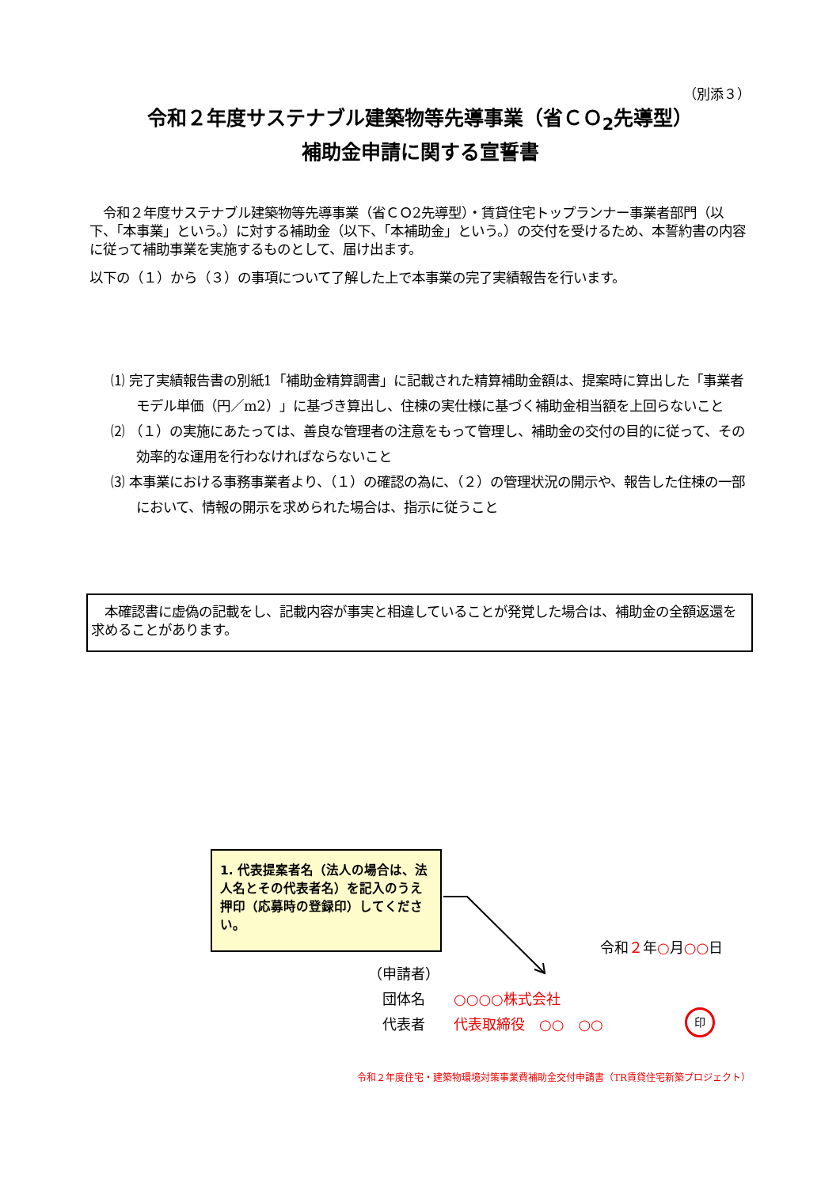（別添３）
令和２年度サステナブル建築物等先導事業（省ＣＯ<sub>2</sub>先導型）
補助金申請に関する宣誓書
　令和２年度サステナブル建築物等先導事業（省ＣＯ2先導型）・賃貸住宅トップランナー事業者部門（以下、「本事業」という。）に対する補助金（以下、「本補助金」という。）の交付を受けるため、本誓約書の内容に従って補助事業を実施するものとして、届け出ます。
以下の（１）から（３）の事項について了解した上で本事業の完了実績報告を行います。
⑴ 完了実績報告書の別紙1「補助金精算調書」に記載された精算補助金額は、提案時に算出した「事業者モデル単価（円／m2）」に基づき算出し、住棟の実仕様に基づく補助金相当額を上回らないこと
⑵ （１）の実施にあたっては、善良な管理者の注意をもって管理し、補助金の交付の目的に従って、その効率的な運用を行わなければならないこと
⑶ 本事業における事務事業者より、（１）の確認の為に、（２）の管理状況の開示や、報告した住棟の一部において、情報の開示を求められた場合は、指示に従うこと
　本確認書に虚偽の記載をし、記載内容が事実と相違していることが発覚した場合は、補助金の全額返還を求めることがあります。
1. 代表提案者名（法人の場合は、法人名とその代表者名）を記入のうえ押印（応募時の登録印）してください。
令和２年○月○○日
（申請者）
　団体名　　○○○○株式会社
　代表者　　代表取締役　○○　○○
印
令和２年度住宅・建築物環境対策事業費補助金交付申請書（TR賃貸住宅新築プロジェクト）